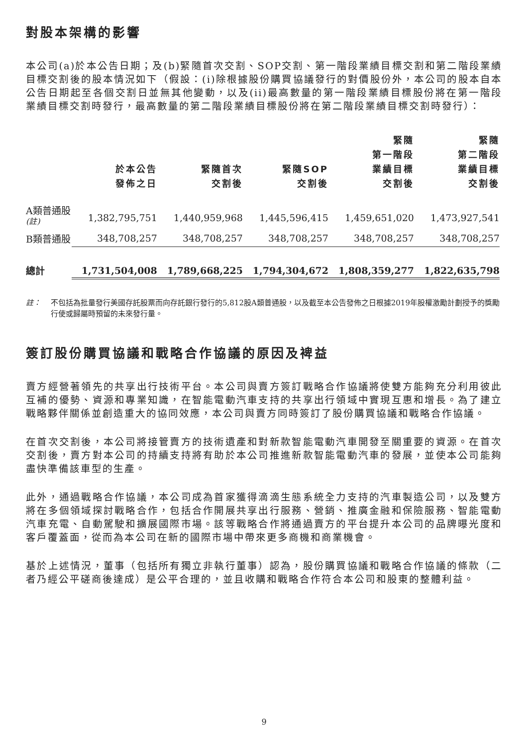對股本架構的影響
本公司(a)於本公告日期；及(b)緊隨首次交割、SOP交割、第一階段業績目標交割和第二階段業績目標交割後的股本情況如下（假設：(i)除根據股份購買協議發行的對價股份外，本公司的股本自本公告日期起至各個交割日並無其他變動，以及(ii)最高數量的第一階段業績目標股份將在第一階段業績目標交割時發行，最高數量的第二階段業績目標股份將在第二階段業績目標交割時發行）：
| | 於本公告 發佈之日 | 緊隨首次 交割後 | 緊隨SOP 交割後 | 緊隨 第一階段 業績目標 交割後 | 緊隨 第二階段 業績目標 交割後 |
| --- | --- | --- | --- | --- | --- |
| A類普通股<sup>(註)</sup> | 1,382,795,751 | 1,440,959,968 | 1,445,596,415 | 1,459,651,020 | 1,473,927,541 |
| B類普通股 | 348,708,257 | 348,708,257 | 348,708,257 | 348,708,257 | 348,708,257 |
| 總計 | 1,731,504,008 | 1,789,668,225 | 1,794,304,672 | 1,808,359,277 | 1,822,635,798 |
註： 不包括為批量發行美國存託股票而向存託銀行發行的5,812股A類普通股，以及截至本公告發佈之日根據2019年股權激勵計劃授予的獎勵行使或歸屬時預留的未來發行量。
簽訂股份購買協議和戰略合作協議的原因及裨益
賣方經營著領先的共享出行技術平台。本公司與賣方簽訂戰略合作協議將使雙方能夠充分利用彼此互補的優勢、資源和專業知識，在智能電動汽車支持的共享出行領域中實現互惠和增長。為了建立戰略夥伴關係並創造重大的協同效應，本公司與賣方同時簽訂了股份購買協議和戰略合作協議。
在首次交割後，本公司將接管賣方的技術遺產和對新款智能電動汽車開發至關重要的資源。在首次交割後，賣方對本公司的持續支持將有助於本公司推進新款智能電動汽車的發展，並使本公司能夠盡快準備該車型的生產。
此外，通過戰略合作協議，本公司成為首家獲得滴滴生態系統全力支持的汽車製造公司，以及雙方將在多個領域探討戰略合作，包括合作開展共享出行服務、營銷、推廣金融和保險服務、智能電動汽車充電、自動駕駛和擴展國際市場。該等戰略合作將通過賣方的平台提升本公司的品牌曝光度和客戶覆蓋面，從而為本公司在新的國際市場中帶來更多商機和商業機會。
基於上述情況，董事（包括所有獨立非執行董事）認為，股份購買協議和戰略合作協議的條款（二者乃經公平磋商後達成）是公平合理的，並且收購和戰略合作符合本公司和股東的整體利益。
9